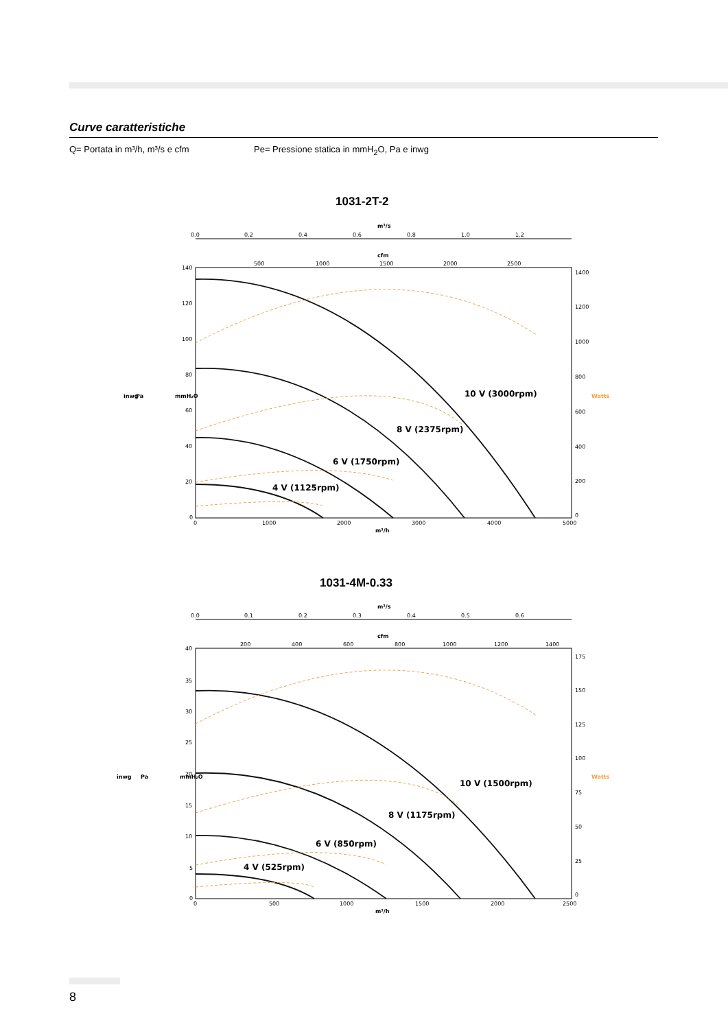Curve caratteristiche
Q= Portata in m³/h, m³/s e cfm Pe= Pressione statica in mmH<sub>2</sub>O, Pa e inwg
1031-2T-2
m³/s
0.0
0.2
0.4
0.6
0.8
1.0
1.2
cfm
500
1000
1500
2000
2500
140
120
100
80
60
40
20
0
inwg
Pa
mmH₂O
1400
1200
1000
800
600
400
200
0
Watts
0
1000
2000
3000
4000
5000
m³/h
10 V (3000rpm)
8 V (2375rpm)
6 V (1750rpm)
4 V (1125rpm)
1031-4M-0.33
m³/s
0.0
0.1
0.2
0.3
0.4
0.5
0.6
cfm
200
400
600
800
1000
1200
1400
40
35
30
25
20
15
10
5
0
inwg
Pa
mmH₂O
175
150
125
100
75
50
25
0
Watts
0
500
1000
1500
2000
2500
m³/h
10 V (1500rpm)
8 V (1175rpm)
6 V (850rpm)
4 V (525rpm)
8